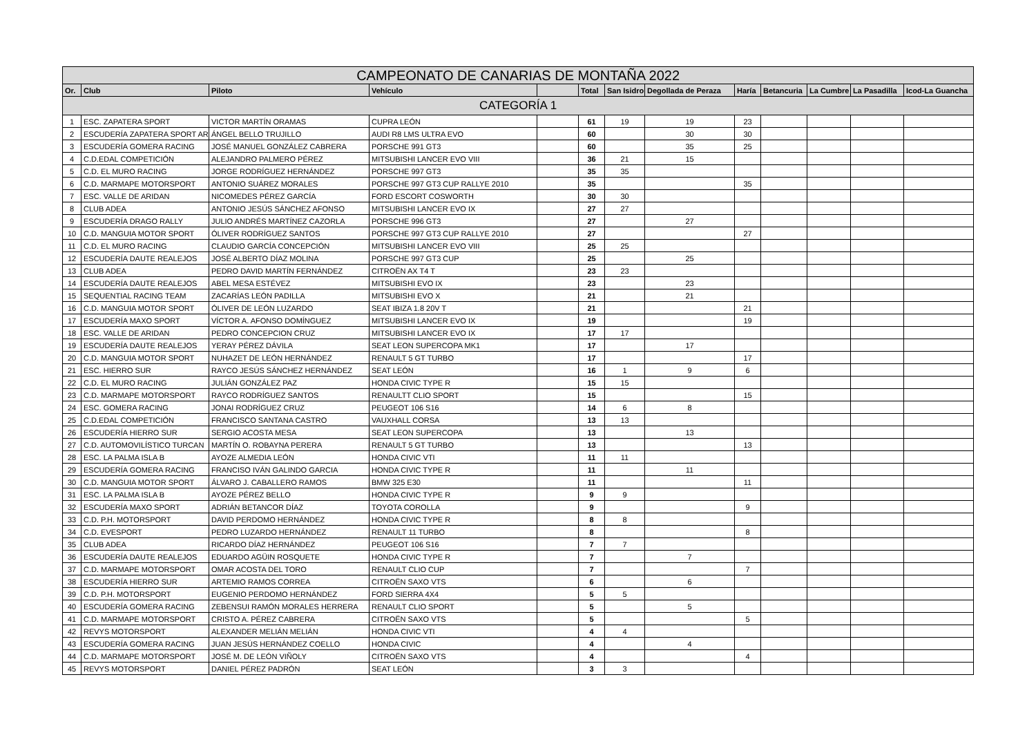| CAMPEONATO DE CANARIAS DE MONTAÑA 2022 | | | | | | | | | | | | |
| --- | --- | --- | --- | --- | --- | --- | --- | --- | --- | --- | --- | --- |
| Or. | Club | Piloto | Vehículo | | Total | San Isidro | Degollada de Peraza | Haría | Betancuria | La Cumbre | La Pasadilla | Icod-La Guancha |
| CATEGORÍA 1 | | | | | | | | | | | | |
| 1 | ESC. ZAPATERA SPORT | VICTOR MARTÍN ORAMAS | CUPRA LEÓN | | 61 | 19 | 19 | 23 | | | | |
| 2 | ESCUDERÍA ZAPATERA SPORT AR | ÁNGEL BELLO TRUJILLO | AUDI R8 LMS ULTRA EVO | | 60 | | 30 | 30 | | | | |
| 3 | ESCUDERÍA GOMERA RACING | JOSÉ MANUEL GONZÁLEZ CABRERA | PORSCHE 991 GT3 | | 60 | | 35 | 25 | | | | |
| 4 | C.D.EDAL COMPETICIÓN | ALEJANDRO PALMERO PÉREZ | MITSUBISHI LANCER EVO VIII | | 36 | 21 | 15 | | | | | |
| 5 | C.D. EL MURO RACING | JORGE RODRÍGUEZ HERNÁNDEZ | PORSCHE 997 GT3 | | 35 | 35 | | | | | | |
| 6 | C.D. MARMAPE MOTORSPORT | ANTONIO SUÁREZ MORALES | PORSCHE 997 GT3 CUP RALLYE 2010 | | 35 | | | 35 | | | | |
| 7 | ESC. VALLE DE ARIDAN | NICOMEDES PÉREZ GARCÍA | FORD ESCORT COSWORTH | | 30 | 30 | | | | | | |
| 8 | CLUB ADEA | ANTONIO JESÚS SÁNCHEZ AFONSO | MITSUBISHI LANCER EVO IX | | 27 | 27 | | | | | | |
| 9 | ESCUDERÍA DRAGO RALLY | JULIO ANDRÉS MARTÍNEZ CAZORLA | PORSCHE 996 GT3 | | 27 | | 27 | | | | | |
| 10 | C.D. MANGUIA MOTOR SPORT | ÓLIVER RODRÍGUEZ SANTOS | PORSCHE 997 GT3 CUP RALLYE 2010 | | 27 | | | 27 | | | | |
| 11 | C.D. EL MURO RACING | CLAUDIO GARCÍA CONCEPCIÓN | MITSUBISHI LANCER EVO VIII | | 25 | 25 | | | | | | |
| 12 | ESCUDERÍA DAUTE REALEJOS | JOSÉ ALBERTO DÍAZ MOLINA | PORSCHE 997 GT3 CUP | | 25 | | 25 | | | | | |
| 13 | CLUB ADEA | PEDRO DAVID MARTÍN FERNÁNDEZ | CITROËN AX T4 T | | 23 | 23 | | | | | | |
| 14 | ESCUDERÍA DAUTE REALEJOS | ABEL MESA ESTÉVEZ | MITSUBISHI EVO IX | | 23 | | 23 | | | | | |
| 15 | SEQUENTIAL RACING TEAM | ZACARÍAS LEÓN PADILLA | MITSUBISHI EVO X | | 21 | | 21 | | | | | |
| 16 | C.D. MANGUIA MOTOR SPORT | ÓLIVER DE LEÓN LUZARDO | SEAT IBIZA 1.8 20V T | | 21 | | | 21 | | | | |
| 17 | ESCUDERÍA MAXO SPORT | VÍCTOR A. AFONSO DOMÍNGUEZ | MITSUBISHI LANCER EVO IX | | 19 | | | 19 | | | | |
| 18 | ESC. VALLE DE ARIDAN | PEDRO CONCEPCION CRUZ | MITSUBISHI LANCER EVO IX | | 17 | 17 | | | | | | |
| 19 | ESCUDERÍA DAUTE REALEJOS | YERAY PÉREZ DÁVILA | SEAT LEON SUPERCOPA MK1 | | 17 | | 17 | | | | | |
| 20 | C.D. MANGUIA MOTOR SPORT | NUHAZET DE LEÓN HERNÁNDEZ | RENAULT 5 GT TURBO | | 17 | | | 17 | | | | |
| 21 | ESC. HIERRO SUR | RAYCO JESÚS SÁNCHEZ HERNÁNDEZ | SEAT LEÓN | | 16 | 1 | 9 | 6 | | | | |
| 22 | C.D. EL MURO RACING | JULIÁN GONZÁLEZ PAZ | HONDA CIVIC TYPE R | | 15 | 15 | | | | | | |
| 23 | C.D. MARMAPE MOTORSPORT | RAYCO RODRÍGUEZ SANTOS | RENAULTT CLIO SPORT | | 15 | | | 15 | | | | |
| 24 | ESC. GOMERA RACING | JONAI RODRÍGUEZ CRUZ | PEUGEOT 106 S16 | | 14 | 6 | 8 | | | | | |
| 25 | C.D.EDAL COMPETICIÓN | FRANCISCO SANTANA CASTRO | VAUXHALL CORSA | | 13 | 13 | | | | | | |
| 26 | ESCUDERÍA HIERRO SUR | SERGIO ACOSTA MESA | SEAT LEON SUPERCOPA | | 13 | | 13 | | | | | |
| 27 | C.D. AUTOMOVILÍSTICO TURCAN | MARTÍN O. ROBAYNA PERERA | RENAULT 5 GT TURBO | | 13 | | | 13 | | | | |
| 28 | ESC. LA PALMA ISLA B | AYOZE ALMEDIA LEÓN | HONDA CIVIC VTI | | 11 | 11 | | | | | | |
| 29 | ESCUDERÍA GOMERA RACING | FRANCISO IVÁN GALINDO GARCIA | HONDA CIVIC TYPE R | | 11 | | 11 | | | | | |
| 30 | C.D. MANGUIA MOTOR SPORT | ÁLVARO J. CABALLERO RAMOS | BMW 325 E30 | | 11 | | | 11 | | | | |
| 31 | ESC. LA PALMA ISLA B | AYOZE PÉREZ BELLO | HONDA CIVIC TYPE R | | 9 | 9 | | | | | | |
| 32 | ESCUDERÍA MAXO SPORT | ADRIÁN BETANCOR DÍAZ | TOYOTA COROLLA | | 9 | | | 9 | | | | |
| 33 | C.D. P.H. MOTORSPORT | DAVID PERDOMO HERNÁNDEZ | HONDA CIVIC TYPE R | | 8 | 8 | | | | | | |
| 34 | C.D. EVESPORT | PEDRO LUZARDO HERNÁNDEZ | RENAULT 11 TURBO | | 8 | | | 8 | | | | |
| 35 | CLUB ADEA | RICARDO DÍAZ HERNÁNDEZ | PEUGEOT 106 S16 | | 7 | 7 | | | | | | |
| 36 | ESCUDERÍA DAUTE REALEJOS | EDUARDO AGÜIN ROSQUETE | HONDA CIVIC TYPE R | | 7 | | 7 | | | | | |
| 37 | C.D. MARMAPE MOTORSPORT | OMAR ACOSTA DEL TORO | RENAULT CLIO CUP | | 7 | | | 7 | | | | |
| 38 | ESCUDERÍA HIERRO SUR | ARTEMIO RAMOS CORREA | CITROËN SAXO VTS | | 6 | | 6 | | | | | |
| 39 | C.D. P.H. MOTORSPORT | EUGENIO PERDOMO HERNÁNDEZ | FORD SIERRA 4X4 | | 5 | 5 | | | | | | |
| 40 | ESCUDERÍA GOMERA RACING | ZEBENSUI RAMÓN MORALES HERRERA | RENAULT CLIO SPORT | | 5 | | 5 | | | | | |
| 41 | C.D. MARMAPE MOTORSPORT | CRISTO A. PÉREZ CABRERA | CITROËN SAXO VTS | | 5 | | | 5 | | | | |
| 42 | REVYS MOTORSPORT | ALEXANDER MELIÁN MELIÁN | HONDA CIVIC VTI | | 4 | 4 | | | | | | |
| 43 | ESCUDERÍA GOMERA RACING | JUAN JESÚS HERNÁNDEZ COELLO | HONDA CIVIC | | 4 | | 4 | | | | | |
| 44 | C.D. MARMAPE MOTORSPORT | JOSÉ M. DE LEÓN VIÑOLY | CITROËN SAXO VTS | | 4 | | | 4 | | | | |
| 45 | REVYS MOTORSPORT | DANIEL PÉREZ PADRÓN | SEAT LEÓN | | 3 | 3 | | | | | | |